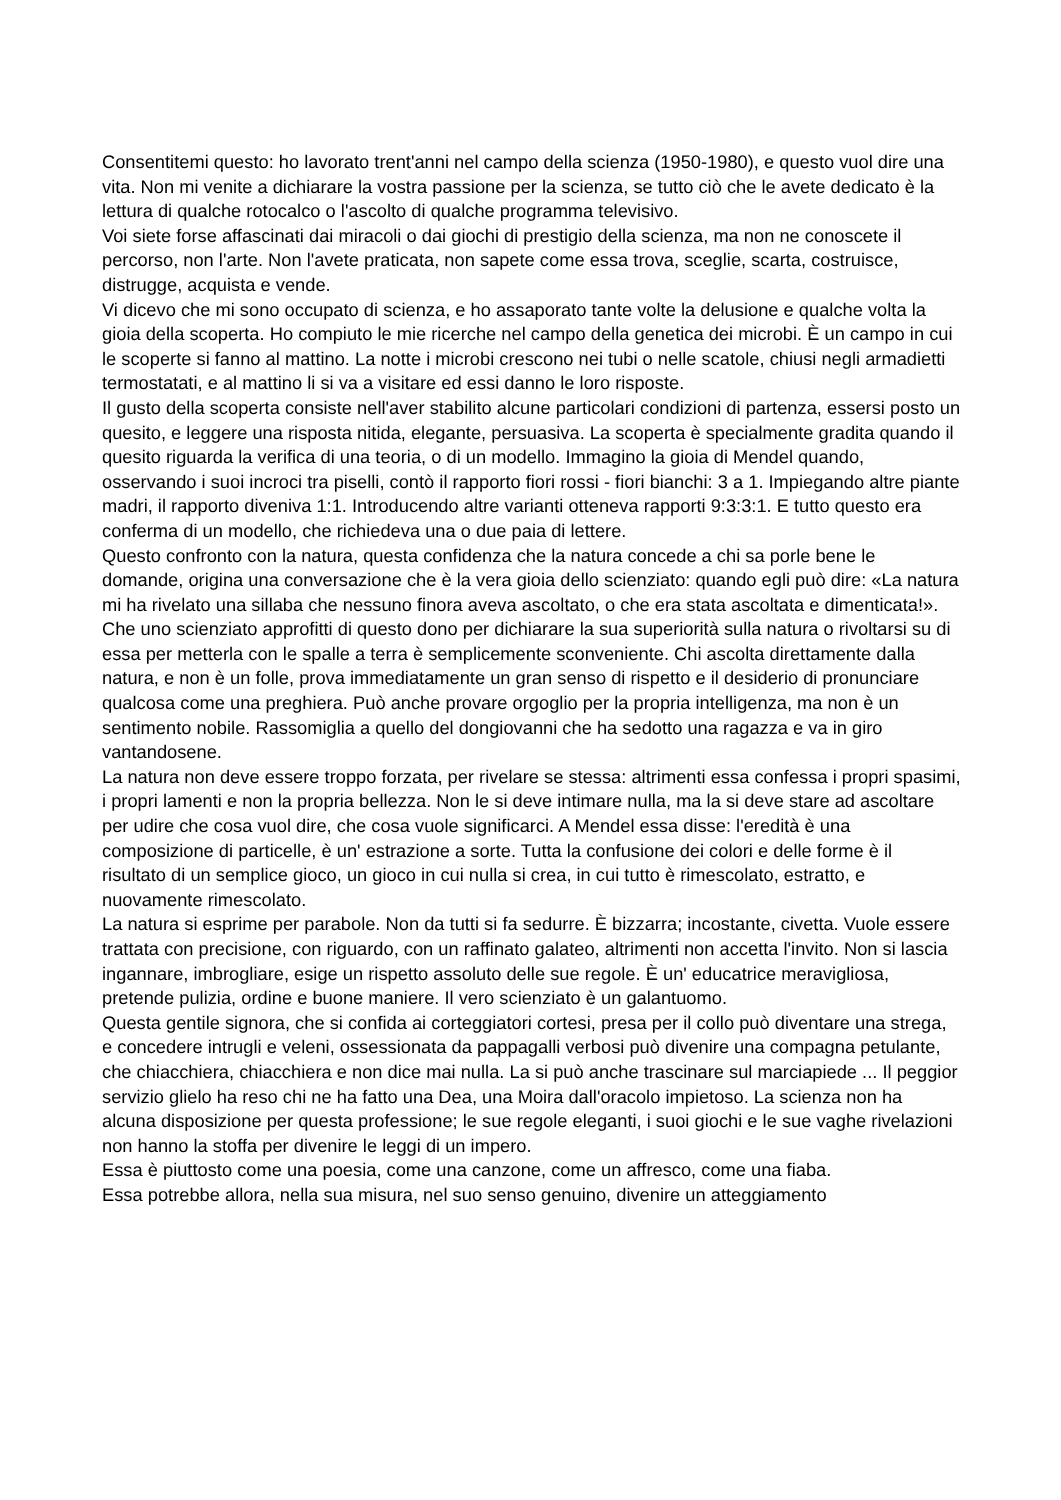Consentitemi questo: ho lavorato trent'anni nel campo della scienza (1950-1980), e questo vuol dire una vita. Non mi venite a dichiarare la vostra passione per la scienza, se tutto ciò che le avete dedicato è la lettura di qualche rotocalco o l'ascolto di qualche programma televisivo.
Voi siete forse affascinati dai miracoli o dai giochi di prestigio della scienza, ma non ne conoscete il percorso, non l'arte. Non l'avete praticata, non sapete come essa trova, sceglie, scarta, costruisce, distrugge, acquista e vende.
Vi dicevo che mi sono occupato di scienza, e ho assaporato tante volte la delusione e qualche volta la gioia della scoperta. Ho compiuto le mie ricerche nel campo della genetica dei microbi. È un campo in cui le scoperte si fanno al mattino. La notte i microbi crescono nei tubi o nelle scatole, chiusi negli armadietti termostatati, e al mattino li si va a visitare ed essi danno le loro risposte.
Il gusto della scoperta consiste nell'aver stabilito alcune particolari condizioni di partenza, essersi posto un quesito, e leggere una risposta nitida, elegante, persuasiva. La scoperta è specialmente gradita quando il quesito riguarda la verifica di una teoria, o di un modello. Immagino la gioia di Mendel quando, osservando i suoi incroci tra piselli, contò il rapporto fiori rossi - fiori bianchi: 3 a 1. Impiegando altre piante madri, il rapporto diveniva 1:1. Introducendo altre varianti otteneva rapporti 9:3:3:1. E tutto questo era conferma di un modello, che richiedeva una o due paia di lettere.
Questo confronto con la natura, questa confidenza che la natura concede a chi sa porle bene le domande, origina una conversazione che è la vera gioia dello scienziato: quando egli può dire: «La natura mi ha rivelato una sillaba che nessuno finora aveva ascoltato, o che era stata ascoltata e dimenticata!». Che uno scienziato approfitti di questo dono per dichiarare la sua superiorità sulla natura o rivoltarsi su di essa per metterla con le spalle a terra è semplicemente sconveniente. Chi ascolta direttamente dalla natura, e non è un folle, prova immediatamente un gran senso di rispetto e il desiderio di pronunciare qualcosa come una preghiera. Può anche provare orgoglio per la propria intelligenza, ma non è un sentimento nobile. Rassomiglia a quello del dongiovanni che ha sedotto una ragazza e va in giro vantandosene.
La natura non deve essere troppo forzata, per rivelare se stessa: altrimenti essa confessa i propri spasimi, i propri lamenti e non la propria bellezza. Non le si deve intimare nulla, ma la si deve stare ad ascoltare per udire che cosa vuol dire, che cosa vuole significarci. A Mendel essa disse: l'eredità è una composizione di particelle, è un' estrazione a sorte. Tutta la confusione dei colori e delle forme è il risultato di un semplice gioco, un gioco in cui nulla si crea, in cui tutto è rimescolato, estratto, e nuovamente rimescolato.
La natura si esprime per parabole. Non da tutti si fa sedurre. È bizzarra; incostante, civetta. Vuole essere trattata con precisione, con riguardo, con un raffinato galateo, altrimenti non accetta l'invito. Non si lascia ingannare, imbrogliare, esige un rispetto assoluto delle sue regole. È un' educatrice meravigliosa, pretende pulizia, ordine e buone maniere. Il vero scienziato è un galantuomo.
Questa gentile signora, che si confida ai corteggiatori cortesi, presa per il collo può diventare una strega, e concedere intrugli e veleni, ossessionata da pappagalli verbosi può divenire una compagna petulante, che chiacchiera, chiacchiera e non dice mai nulla. La si può anche trascinare sul marciapiede ... Il peggior servizio glielo ha reso chi ne ha fatto una Dea, una Moira dall'oracolo impietoso. La scienza non ha alcuna disposizione per questa professione; le sue regole eleganti, i suoi giochi e le sue vaghe rivelazioni non hanno la stoffa per divenire le leggi di un impero.
Essa è piuttosto come una poesia, come una canzone, come un affresco, come una fiaba.
Essa potrebbe allora, nella sua misura, nel suo senso genuino, divenire un atteggiamento